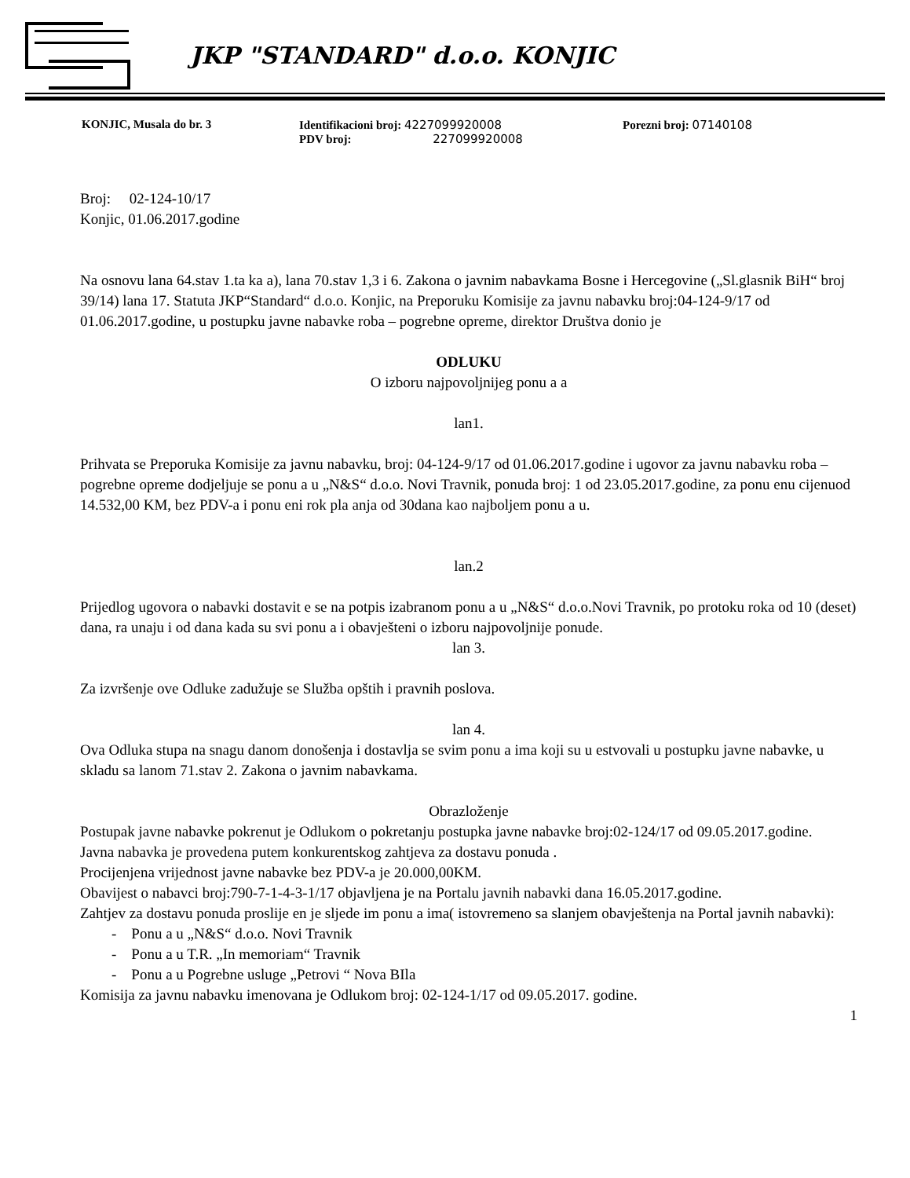JKP "STANDARD" d.o.o. KONJIC
| KONJIC, Musala do br. 3 | Identifikacioni broj: 4227099920008 PDV broj: 227099920008 | Porezni broj: 07140108 |
Broj: 02-124-10/17
Konjic, 01.06.2017.godine
Na osnovu lana 64.stav 1.ta ka a), lana 70.stav 1,3 i 6. Zakona o javnim nabavkama Bosne i Hercegovine („Sl.glasnik BiH“ broj 39/14) lana 17. Statuta JKP“Standard“ d.o.o. Konjic, na Preporuku Komisije za javnu nabavku broj:04-124-9/17 od 01.06.2017.godine, u postupku javne nabavke roba – pogrebne opreme, direktor Društva donio je
ODLUKU
O izboru najpovoljnijeg ponu a a
lan1.
Prihvata se Preporuka Komisije za javnu nabavku, broj: 04-124-9/17 od 01.06.2017.godine i ugovor za javnu nabavku roba – pogrebne opreme dodjeljuje se ponu a u „N&S“ d.o.o. Novi Travnik, ponuda broj: 1 od 23.05.2017.godine, za ponu enu cijenuod 14.532,00 KM, bez PDV-a i ponu eni rok pla anja od 30dana kao najboljem ponu a u.
lan.2
Prijedlog ugovora o nabavki dostavit e se na potpis izabranom ponu a u „N&S“ d.o.o.Novi Travnik, po protoku roka od 10 (deset) dana, ra unaju i od dana kada su svi ponu a i obavješteni o izboru najpovoljnije ponude.
lan 3.
Za izvršenje ove Odluke zadužuje se Služba opštih i pravnih poslova.
lan 4.
Ova Odluka stupa na snagu danom donošenja i dostavlja se svim ponu a ima koji su u estvovali u postupku javne nabavke, u skladu sa lanom 71.stav 2. Zakona o javnim nabavkama.
Obrazloženje
Postupak javne nabavke pokrenut je Odlukom o pokretanju postupka javne nabavke broj:02-124/17 od 09.05.2017.godine.
Javna nabavka je provedena putem konkurentskog zahtjeva za dostavu ponuda .
Procijenjena vrijednost javne nabavke bez PDV-a je 20.000,00KM.
Obavijest o nabavci broj:790-7-1-4-3-1/17 objavljena je na Portalu javnih nabavki dana 16.05.2017.godine.
Zahtjev za dostavu ponuda proslije en je sljede im ponu a ima( istovremeno sa slanjem obavještenja na Portal javnih nabavki):
- Ponu a u „N&S“ d.o.o. Novi Travnik
- Ponu a u T.R. „In memoriam“ Travnik
- Ponu a u Pogrebne usluge „Petrovi “ Nova BIla
Komisija za javnu nabavku imenovana je Odlukom broj: 02-124-1/17 od 09.05.2017. godine.
1